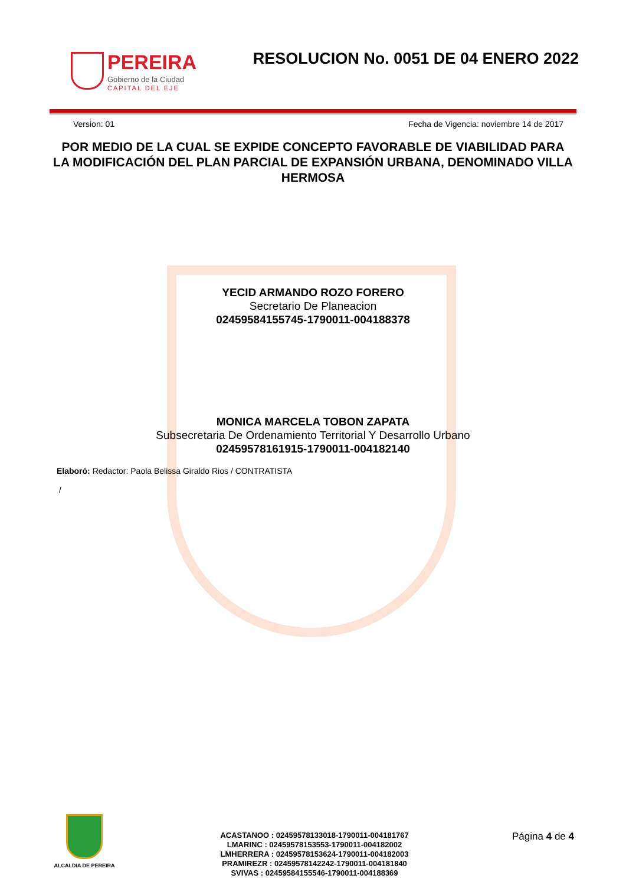PEREIRA
Gobierno de la Ciudad
CAPITAL DEL EJE
RESOLUCION No. 0051 DE 04 ENERO 2022
Version: 01 Fecha de Vigencia: noviembre 14 de 2017
POR MEDIO DE LA CUAL SE EXPIDE CONCEPTO FAVORABLE DE VIABILIDAD PARA LA MODIFICACIÓN DEL PLAN PARCIAL DE EXPANSIÓN URBANA, DENOMINADO VILLA HERMOSA
YECID ARMANDO ROZO FORERO
Secretario De Planeacion
02459584155745-1790011-004188378
MONICA MARCELA TOBON ZAPATA
Subsecretaria De Ordenamiento Territorial Y Desarrollo Urbano
02459578161915-1790011-004182140
Elaboró: Redactor: Paola Belissa Giraldo Rios / CONTRATISTA
/
ALCALDIA DE PEREIRA
ACASTANOO : 02459578133018-1790011-004181767
LMARINC : 02459578153553-1790011-004182002
LMHERRERA : 02459578153624-1790011-004182003
PRAMIREZR : 02459578142242-1790011-004181840
SVIVAS : 02459584155546-1790011-004188369
Página 4 de 4